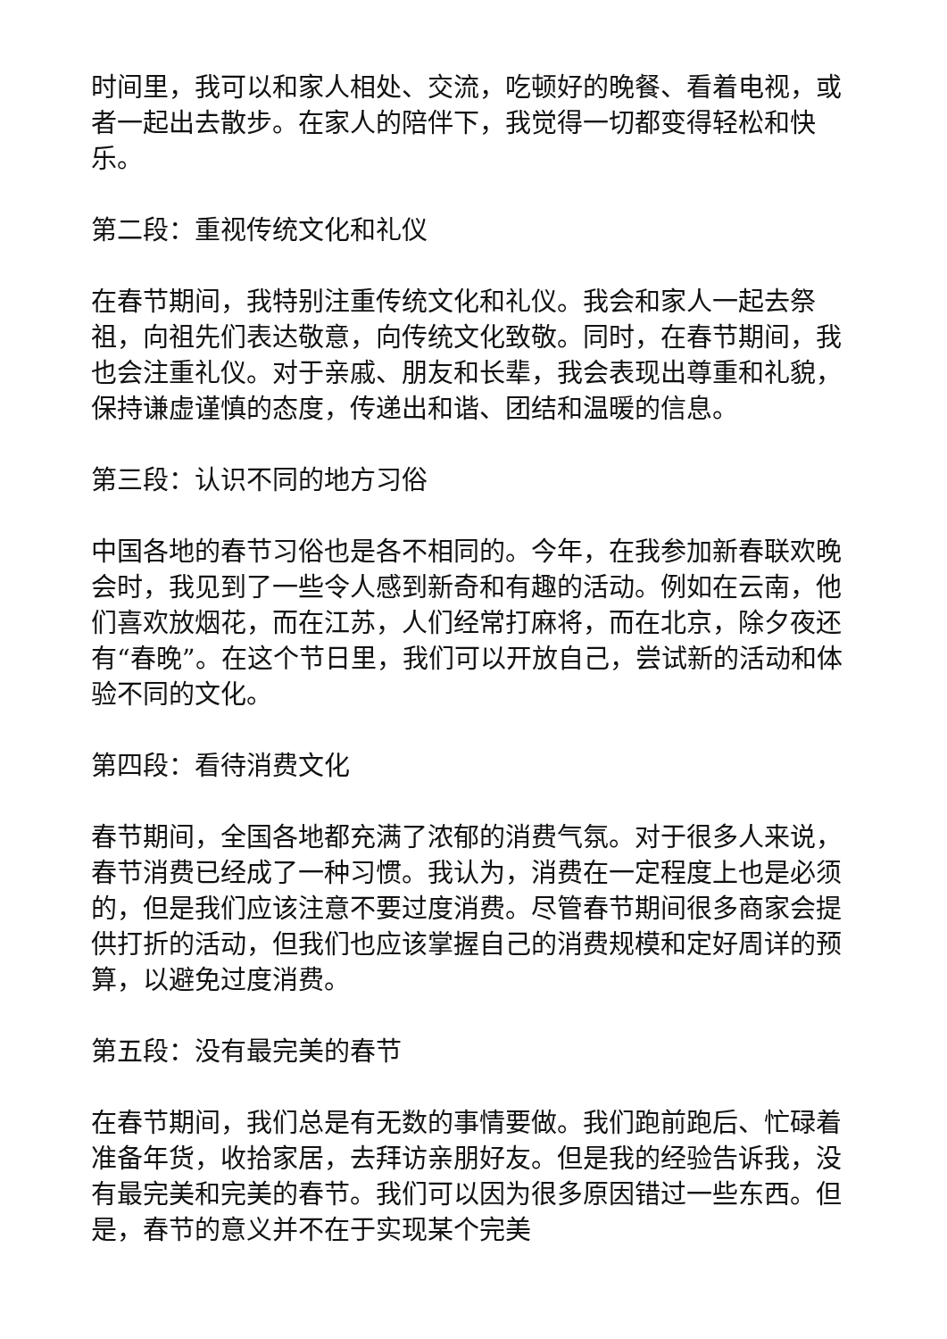时间里，我可以和家人相处、交流，吃顿好的晚餐、看着电视，或者一起出去散步。在家人的陪伴下，我觉得一切都变得轻松和快乐。
第二段：重视传统文化和礼仪
在春节期间，我特别注重传统文化和礼仪。我会和家人一起去祭祖，向祖先们表达敬意，向传统文化致敬。同时，在春节期间，我也会注重礼仪。对于亲戚、朋友和长辈，我会表现出尊重和礼貌，保持谦虚谨慎的态度，传递出和谐、团结和温暖的信息。
第三段：认识不同的地方习俗
中国各地的春节习俗也是各不相同的。今年，在我参加新春联欢晚会时，我见到了一些令人感到新奇和有趣的活动。例如在云南，他们喜欢放烟花，而在江苏，人们经常打麻将，而在北京，除夕夜还有“春晚”。在这个节日里，我们可以开放自己，尝试新的活动和体验不同的文化。
第四段：看待消费文化
春节期间，全国各地都充满了浓郁的消费气氛。对于很多人来说，春节消费已经成了一种习惯。我认为，消费在一定程度上也是必须的，但是我们应该注意不要过度消费。尽管春节期间很多商家会提供打折的活动，但我们也应该掌握自己的消费规模和定好周详的预算，以避免过度消费。
第五段：没有最完美的春节
在春节期间，我们总是有无数的事情要做。我们跑前跑后、忙碌着准备年货，收拾家居，去拜访亲朋好友。但是我的经验告诉我，没有最完美和完美的春节。我们可以因为很多原因错过一些东西。但是，春节的意义并不在于实现某个完美